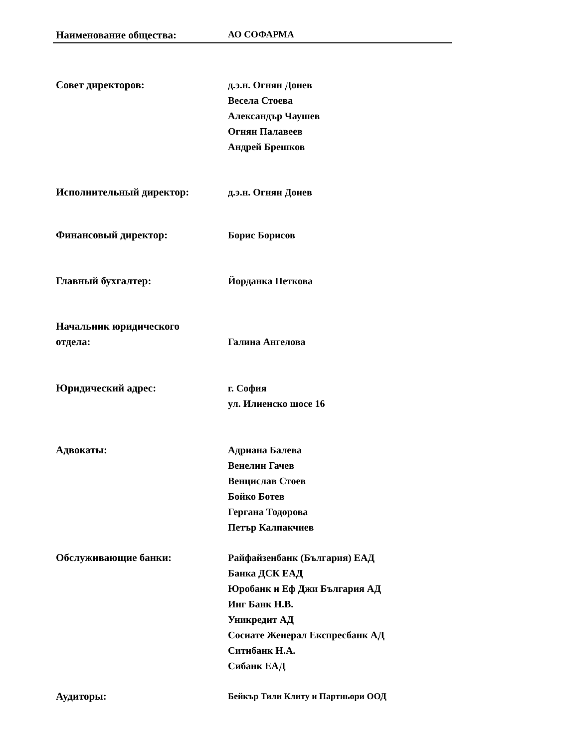Наименование общества: АО СОФАРМА
Совет директоров: д.э.н. Огнян Донев
Весела Стоева
Александър Чаушев
Огнян Палавеев
Андрей Брешков
Исполнительный директор: д.э.н. Огнян Донев
Финансовый директор: Борис Борисов
Главный бухгалтер: Йорданка Петкова
Начальник юридического
отдела:
Галина Ангелова
Юридический адрес: г. София
ул. Илиенско шосе 16
Адвокаты: Адриана Балева
Венелин Гачев
Венцислав Стоев
Бойко Ботев
Гергана Тодорова
Петър Калпакчиев
Обслуживающие банки: Райфайзенбанк (България) ЕАД
Банка ДСК ЕАД
Юробанк и Еф Джи България АД
Инг Банк Н.В.
Уникредит АД
Сосиате Женерал Експресбанк АД
Ситибанк Н.А.
Сибанк ЕАД
Аудиторы:
Бейкър Тили Клиту и Партньори ООД